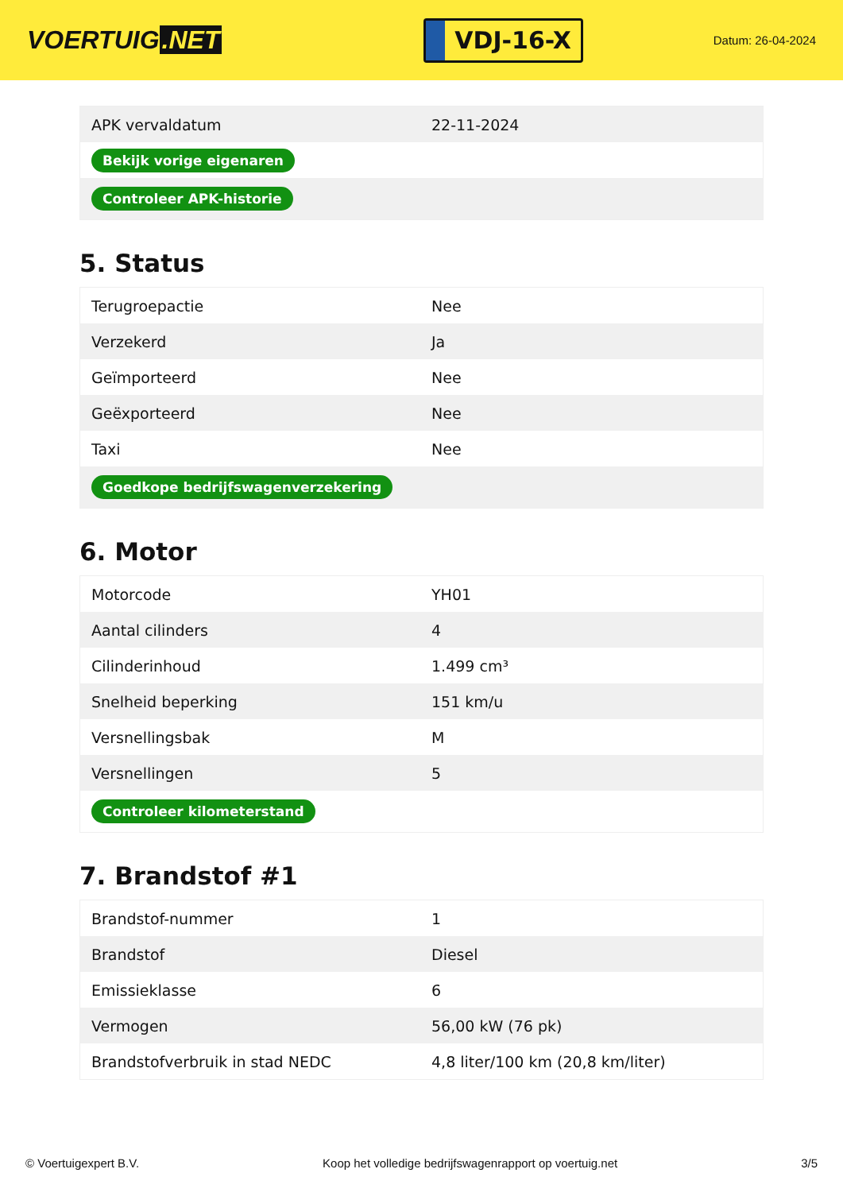VOERTUIG.NET
VDJ-16-X
Datum: 26-04-2024
| APK vervaldatum | 22-11-2024 |
| Bekijk vorige eigenaren | |
| Controleer APK-historie | |
5. Status
| Terugroepactie | Nee |
| Verzekerd | Ja |
| Geïmporteerd | Nee |
| Geëxporteerd | Nee |
| Taxi | Nee |
| Goedkope bedrijfswagenverzekering | |
6. Motor
| Motorcode | YH01 |
| Aantal cilinders | 4 |
| Cilinderinhoud | 1.499 cm³ |
| Snelheid beperking | 151 km/u |
| Versnellingsbak | M |
| Versnellingen | 5 |
| Controleer kilometerstand | |
7. Brandstof #1
| Brandstof-nummer | 1 |
| Brandstof | Diesel |
| Emissieklasse | 6 |
| Vermogen | 56,00 kW (76 pk) |
| Brandstofverbruik in stad NEDC | 4,8 liter/100 km (20,8 km/liter) |
© Voertuigexpert B.V. Koop het volledige bedrijfswagenrapport op voertuig.net 3/5